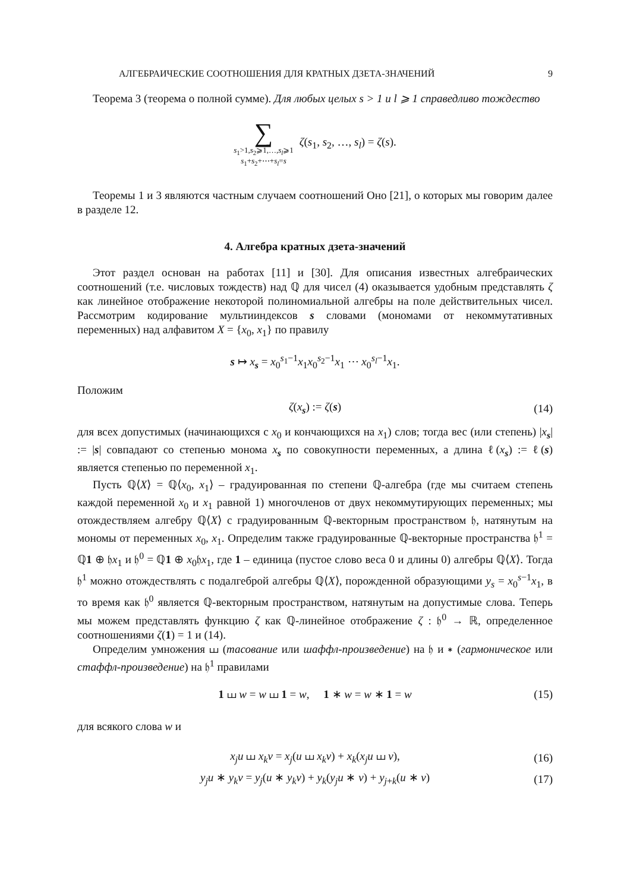АЛГЕБРАИЧЕСКИЕ СООТНОШЕНИЯ ДЛЯ КРАТНЫХ ДЗЕТА-ЗНАЧЕНИЙ 9
Теорема 3 (теорема о полной сумме). Для любых целых s > 1 и l ⩾ 1 справедливо тождество
∑ s<sub>1</sub>>1,s<sub>2</sub>⩾1,…,s<sub>l</sub>⩾1 s<sub>1</sub>+s<sub>2</sub>+⋯+s<sub>l</sub>=s ζ(s<sub>1</sub>, s<sub>2</sub>, …, s<sub>l</sub>) = ζ(s).
Теоремы 1 и 3 являются частным случаем соотношений Оно [21], о которых мы говорим далее в разделе 12.
4. Алгебра кратных дзета-значений
Этот раздел основан на работах [11] и [30]. Для описания известных алгебраических соотношений (т.е. числовых тождеств) над ℚ для чисел (4) оказывается удобным представлять ζ как линейное отображение некоторой полиномиальной алгебры на поле действительных чисел. Рассмотрим кодирование мультииндексов s словами (мономами от некоммутативных переменных) над алфавитом X = {x<sub>0</sub>, x<sub>1</sub>} по правилу
s ↦ x<sub>s</sub> = x<sub>0</sub><sup>s<sub>1</sub>−1</sup>x<sub>1</sub>x<sub>0</sub><sup>s<sub>2</sub>−1</sup>x<sub>1</sub> ⋯ x<sub>0</sub><sup>s<sub>l</sub>−1</sup>x<sub>1</sub>.
Положим
ζ(x<sub>s</sub>) := ζ(s) (14)
для всех допустимых (начинающихся с x<sub>0</sub> и кончающихся на x<sub>1</sub>) слов; тогда вес (или степень) |x<sub>s</sub>| := |s| совпадают со степенью монома x<sub>s</sub> по совокупности переменных, а длина ℓ(x<sub>s</sub>) := ℓ(s) является степенью по переменной x<sub>1</sub>.
Пусть ℚ⟨X⟩ = ℚ⟨x<sub>0</sub>, x<sub>1</sub>⟩ – градуированная по степени ℚ-алгебра (где мы считаем степень каждой переменной x<sub>0</sub> и x<sub>1</sub> равной 1) многочленов от двух некоммутирующих переменных; мы отождествляем алгебру ℚ⟨X⟩ с градуированным ℚ-векторным пространством 𝔥, натянутым на мономы от переменных x<sub>0</sub>, x<sub>1</sub>. Определим также градуированные ℚ-векторные пространства 𝔥<sup>1</sup> = ℚ1 ⊕ 𝔥x<sub>1</sub> и 𝔥<sup>0</sup> = ℚ1 ⊕ x<sub>0</sub>𝔥x<sub>1</sub>, где 1 – единица (пустое слово веса 0 и длины 0) алгебры ℚ⟨X⟩. Тогда 𝔥<sup>1</sup> можно отождествлять с подалгеброй алгебры ℚ⟨X⟩, порожденной образующими y<sub>s</sub> = x<sub>0</sub><sup>s−1</sup>x<sub>1</sub>, в то время как 𝔥<sup>0</sup> является ℚ-векторным пространством, натянутым на допустимые слова. Теперь мы можем представлять функцию ζ как ℚ-линейное отображение ζ : 𝔥<sup>0</sup> → ℝ, определенное соотношениями ζ(1) = 1 и (14).
Определим умножения ⧢ (тасование или шаффл-произведение) на 𝔥 и ∗ (гармоническое или стаффл-произведение) на 𝔥<sup>1</sup> правилами
1 ⧢ w = w ⧢ 1 = w, 1 ∗ w = w ∗ 1 = w (15)
для всякого слова w и
x<sub>j</sub>u ⧢ x<sub>k</sub>v = x<sub>j</sub>(u ⧢ x<sub>k</sub>v) + x<sub>k</sub>(x<sub>j</sub>u ⧢ v), (16)
y<sub>j</sub>u ∗ y<sub>k</sub>v = y<sub>j</sub>(u ∗ y<sub>k</sub>v) + y<sub>k</sub>(y<sub>j</sub>u ∗ v) + y<sub>j+k</sub>(u ∗ v) (17)